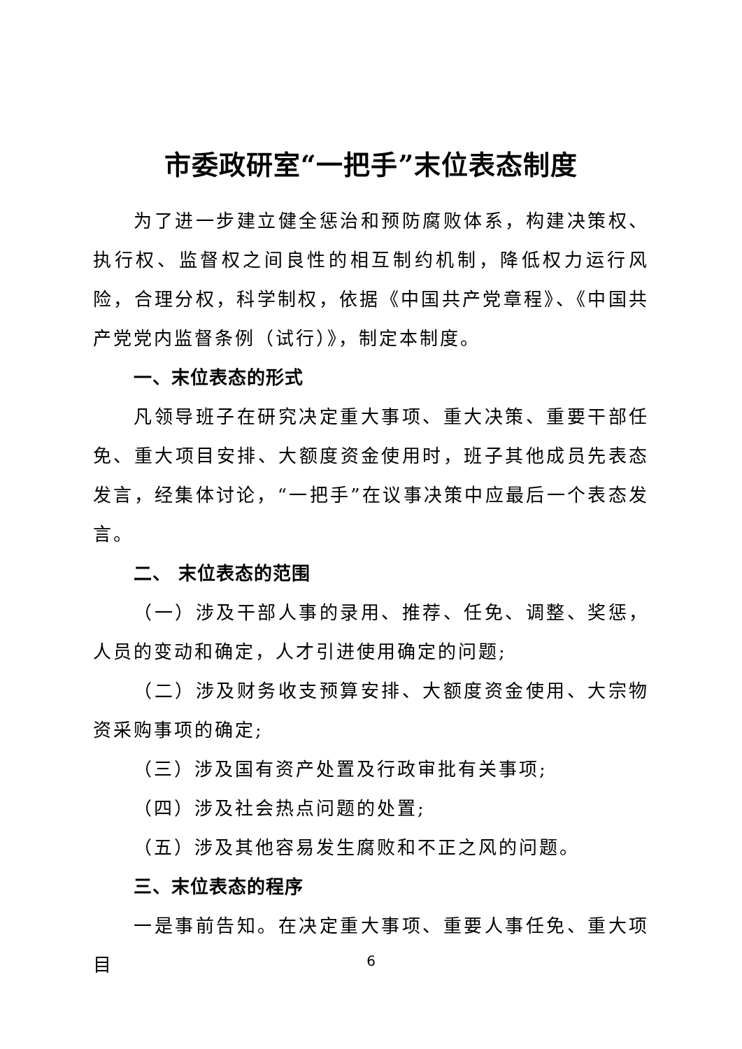市委政研室“一把手”末位表态制度
为了进一步建立健全惩治和预防腐败体系，构建决策权、执行权、监督权之间良性的相互制约机制，降低权力运行风险，合理分权，科学制权，依据《中国共产党章程》、《中国共产党党内监督条例（试行）》，制定本制度。
一、末位表态的形式
凡领导班子在研究决定重大事项、重大决策、重要干部任免、重大项目安排、大额度资金使用时，班子其他成员先表态发言，经集体讨论，“一把手”在议事决策中应最后一个表态发言。
二、 末位表态的范围
（一）涉及干部人事的录用、推荐、任免、调整、奖惩，人员的变动和确定，人才引进使用确定的问题;
（二）涉及财务收支预算安排、大额度资金使用、大宗物资采购事项的确定;
（三）涉及国有资产处置及行政审批有关事项;
（四）涉及社会热点问题的处置;
（五）涉及其他容易发生腐败和不正之风的问题。
三、末位表态的程序
一是事前告知。在决定重大事项、重要人事任免、重大项目
6